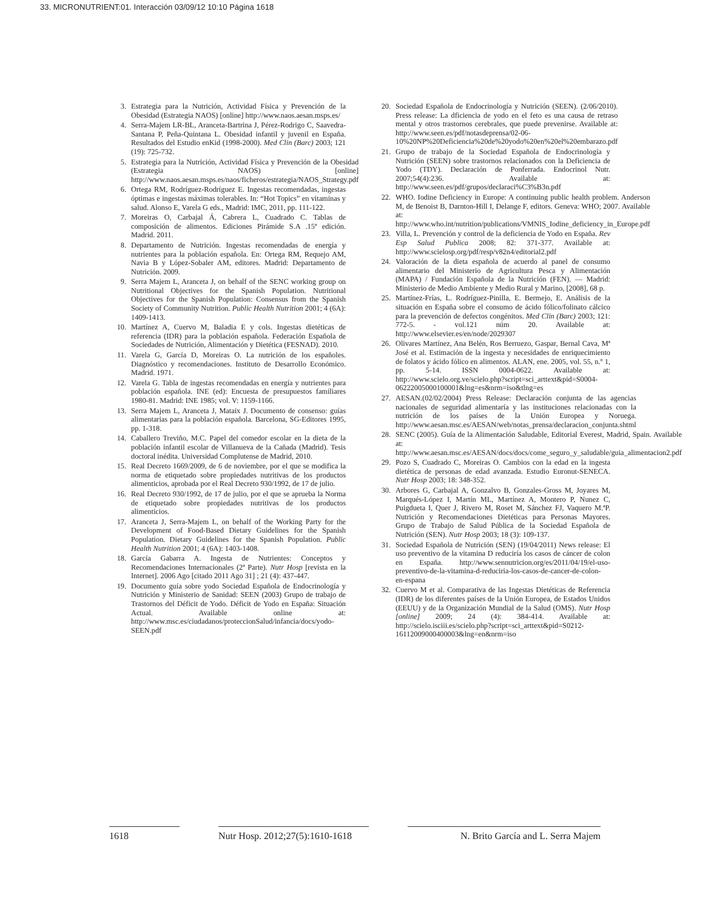33. MICRONUTRIENT:01. Interacción 03/09/12 10:10 Página 1618
3. Estrategia para la Nutrición, Actividad Física y Prevención de la Obesidad (Estrategia NAOS) [online] http://www.naos.aesan.msps.es/
4. Serra-Majem LR-BL, Aranceta-Bartrina J, Pérez-Rodrigo C, Saavedra-Santana P, Peña-Quintana L. Obesidad infantil y juvenil en España. Resultados del Estudio enKid (1998-2000). Med Clin (Barc) 2003; 121 (19): 725-732.
5. Estrategia para la Nutrición, Actividad Física y Prevención de la Obesidad (Estrategia NAOS) [online] http://www.naos.aesan.msps.es/naos/ficheros/estrategia/NAOS_Strategy.pdf
6. Ortega RM, Rodríguez-Rodríguez E. Ingestas recomendadas, ingestas óptimas e ingestas máximas tolerables. In: “Hot Topics” en vitaminas y salud. Alonso E, Varela G eds., Madrid: IMC, 2011, pp. 111-122.
7. Moreiras O, Carbajal Á, Cabrera L, Cuadrado C. Tablas de composición de alimentos. Ediciones Pirámide S.A .15ª edición. Madrid. 2011.
8. Departamento de Nutrición. Ingestas recomendadas de energía y nutrientes para la población española. En: Ortega RM, Requejo AM, Navia B y López-Sobaler AM, editores. Madrid: Departamento de Nutrición. 2009.
9. Serra Majem L, Aranceta J, on behalf of the SENC working group on Nutritional Objectives for the Spanish Population. Nutritional Objectives for the Spanish Population: Consensus from the Spanish Society of Community Nutrition. Public Health Nutrition 2001; 4 (6A): 1409-1413.
10. Martínez A, Cuervo M, Baladia E y cols. Ingestas dietéticas de referencia (IDR) para la población española. Federación Española de Sociedades de Nutrición, Alimentación y Dietética (FESNAD). 2010.
11. Varela G, García D, Moreiras O. La nutrición de los españoles. Diagnóstico y recomendaciones. Instituto de Desarrollo Económico. Madrid. 1971.
12. Varela G. Tabla de ingestas recomendadas en energía y nutrientes para población española. INE (ed): Encuesta de presupuestos familiares 1980-81. Madrid: INE 1985; vol. V: 1159-1166.
13. Serra Majem L, Aranceta J, Mataix J. Documento de consenso: guías alimentarias para la población española. Barcelona, SG-Editores 1995, pp. 1-318.
14. Caballero Treviño, M.C. Papel del comedor escolar en la dieta de la población infantil escolar de Villanueva de la Cañada (Madrid). Tesis doctoral inédita. Universidad Complutense de Madrid, 2010.
15. Real Decreto 1669/2009, de 6 de noviembre, por el que se modifica la norma de etiquetado sobre propiedades nutritivas de los productos alimenticios, aprobada por el Real Decreto 930/1992, de 17 de julio.
16. Real Decreto 930/1992, de 17 de julio, por el que se aprueba la Norma de etiquetado sobre propiedades nutritivas de los productos alimenticios.
17. Aranceta J, Serra-Majem L, on behalf of the Working Party for the Development of Food-Based Dietary Guidelines for the Spanish Population. Dietary Guidelines for the Spanish Population. Public Health Nutrition 2001; 4 (6A): 1403-1408.
18. García Gabarra A. Ingesta de Nutrientes: Conceptos y Recomendaciones Internacionales (2ª Parte). Nutr Hosp [revista en la Internet]. 2006 Ago [citado 2011 Ago 31] ; 21 (4): 437-447.
19. Documento guía sobre yodo Sociedad Española de Endocrinología y Nutrición y Ministerio de Sanidad: SEEN (2003) Grupo de trabajo de Trastornos del Déficit de Yodo. Déficit de Yodo en España: Situación Actual. Available online at: http://www.msc.es/ciudadanos/proteccionSalud/infancia/docs/yodo-SEEN.pdf
20. Sociedad Española de Endocrinología y Nutrición (SEEN). (2/06/2010). Press release: La dficiencia de yodo en el feto es una causa de retraso mental y otros trastornos cerebrales, que puede prevenirse. Available at: http://www.seen.es/pdf/notasdeprensa/02-06-10%20NP%20Deficiencia%20de%20yodo%20en%20el%20embarazo.pdf
21. Grupo de trabajo de la Sociedad Española de Endocrinología y Nutrición (SEEN) sobre trastornos relacionados con la Deficiencia de Yodo (TDY). Declaración de Ponferrada. Endocrinol Nutr. 2007;54(4):236. Available at: http://www.seen.es/pdf/grupos/declaraci%C3%B3n.pdf
22. WHO. Iodine Deficiency in Europe: A continuing public health problem. Anderson M, de Benoist B, Darnton-Hill I, Delange F, editors. Geneva: WHO; 2007. Available at: http://www.who.int/nutrition/publications/VMNIS_Iodine_deficiency_in_Europe.pdf
23. Villa, L. Prevención y control de la deficiencia de Yodo en España. Rev Esp Salud Publica 2008; 82: 371-377. Available at: http://www.scielosp.org/pdf/resp/v82n4/editorial2.pdf
24. Valoración de la dieta española de acuerdo al panel de consumo alimentario del Ministerio de Agricultura Pesca y Alimentación (MAPA) / Fundación Española de la Nutrición (FEN). — Madrid: Ministerio de Medio Ambiente y Medio Rural y Marino, [2008], 68 p.
25. Martínez-Frías, L. Rodríguez-Pinilla, E. Bermejo, E. Análisis de la situación en España sobre el consumo de ácido fólico/folinato cálcico para la prevención de defectos congénitos. Med Clin (Barc) 2003; 121: 772-5. - vol.121 núm 20. Available at: http://www.elsevier.es/en/node/2029307
26. Olivares Martínez, Ana Belén, Ros Berruezo, Gaspar, Bernal Cava, Mª José et al. Estimación de la ingesta y necesidades de enriquecimiento de folatos y ácido fólico en alimentos. ALAN, ene. 2005, vol. 55, n.º 1, pp. 5-14. ISSN 0004-0622. Available at: http://www.scielo.org.ve/scielo.php?script=sci_arttext&pid=S0004-06222005000100001&lng=es&nrm=iso&tlng=es
27. AESAN.(02/02/2004) Press Release: Declaración conjunta de las agencias nacionales de seguridad alimentaría y las instituciones relacionadas con la nutrición de los países de la Unión Europea y Noruega. http://www.aesan.msc.es/AESAN/web/notas_prensa/declaracion_conjunta.shtml
28. SENC (2005). Guía de la Alimentación Saludable, Editorial Everest, Madrid, Spain. Available at: http://www.aesan.msc.es/AESAN/docs/docs/come_seguro_y_saludable/guia_alimentacion2.pdf
29. Pozo S, Cuadrado C, Moreiras O. Cambios con la edad en la ingesta dietética de personas de edad avanzada. Estudio Euronut-SENECA. Nutr Hosp 2003; 18: 348-352.
30. Arbores G, Carbajal A, Gonzalvo B, Gonzales-Gross M, Joyares M, Marqués-López I, Martín ML, Martínez A, Montero P, Nunez C, Puigdueta I, Quer J, Rivero M, Roset M, Sánchez FJ, Vaquero M.ªP. Nutrición y Recomendaciones Dietéticas para Personas Mayores. Grupo de Trabajo de Salud Pública de la Sociedad Española de Nutrición (SEN). Nutr Hosp 2003; 18 (3): 109-137.
31. Sociedad Española de Nutrición (SEN) (19/04/2011) News release: El uso preventivo de la vitamina D reduciría los casos de cáncer de colon en España. http://www.sennutricion.org/es/2011/04/19/el-uso-preventivo-de-la-vitamina-d-reduciria-los-casos-de-cancer-de-colon-en-espana
32. Cuervo M et al. Comparativa de las Ingestas Dietéticas de Referencia (IDR) de los diferentes países de la Unión Europea, de Estados Unidos (EEUU) y de la Organización Mundial de la Salud (OMS). Nutr Hosp [online] 2009; 24 (4): 384-414. Available at: http://scielo.isciii.es/scielo.php?script=sci_arttext&pid=S0212-16112009000400003&lng=en&nrm=iso
1618 Nutr Hosp. 2012;27(5):1610-1618
N. Brito García and L. Serra Majem